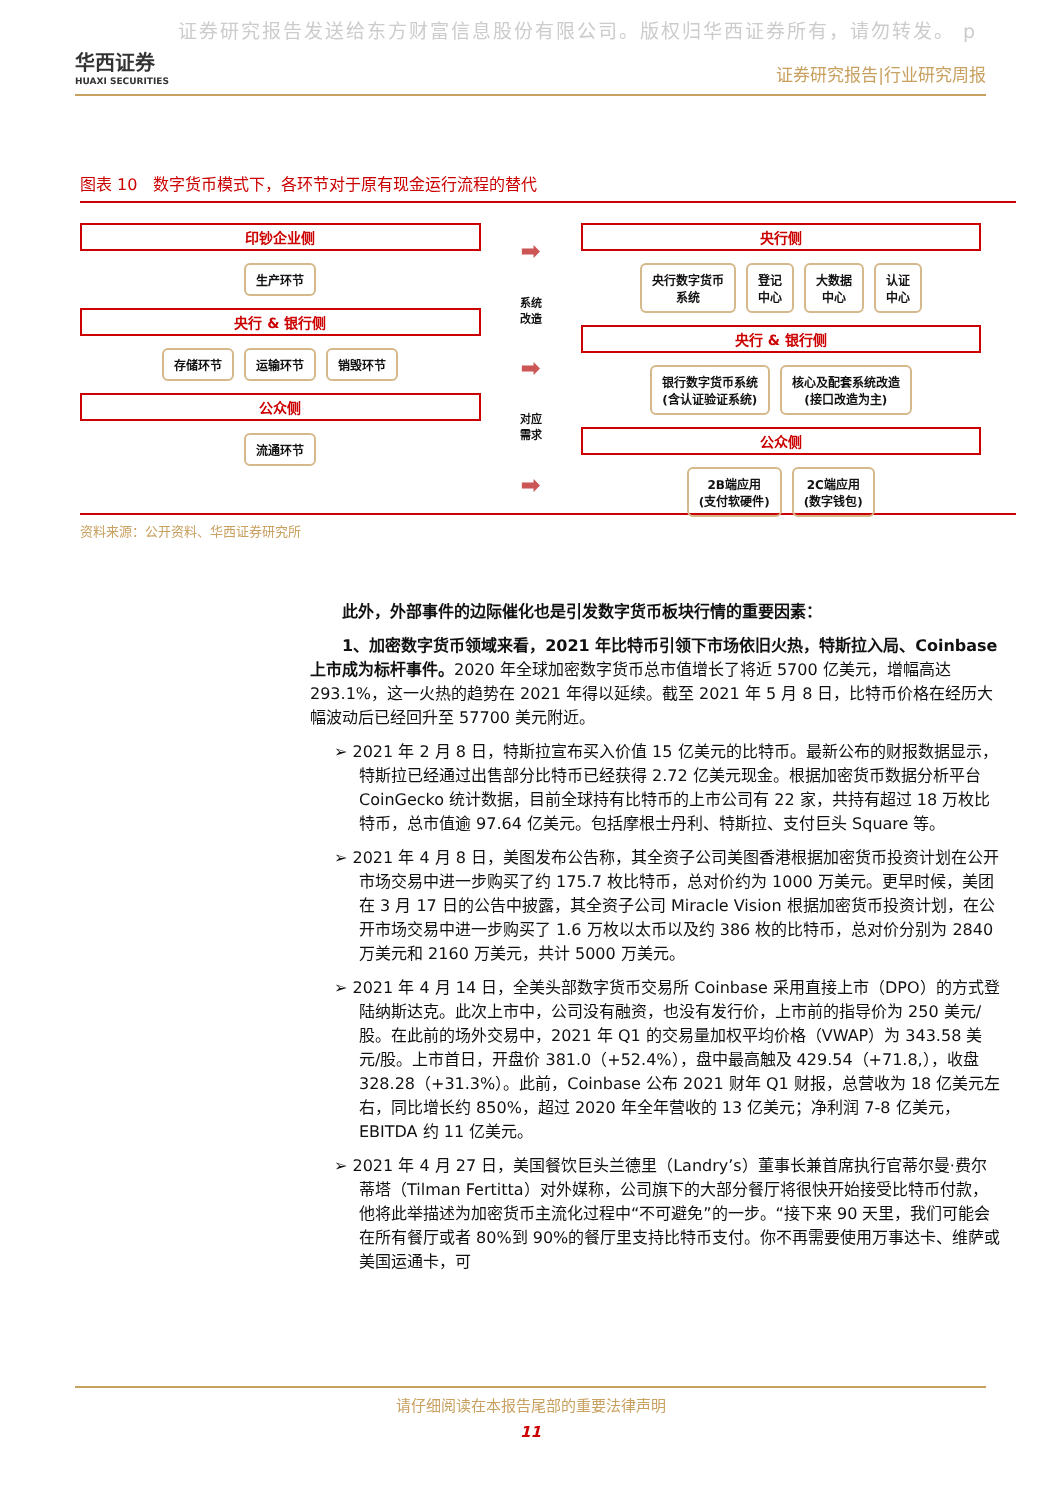证券研究报告发送给东方财富信息股份有限公司。版权归华西证券所有，请勿转发。 p
华西证券
HUAXI SECURITIES
证券研究报告|行业研究周报
图表 10　数字货币模式下，各环节对于原有现金运行流程的替代
印钞企业侧
生产环节
央行 & 银行侧
存储环节 运输环节 销毁环节
公众侧
流通环节
➡
系统
改造
➡
对应
需求
➡
央行侧
央行数字货币
系统
登记
中心
大数据
中心
认证
中心
央行 & 银行侧
银行数字货币系统
(含认证验证系统)
核心及配套系统改造
(接口改造为主)
公众侧
2B端应用
(支付软硬件)
2C端应用
(数字钱包)
资料来源：公开资料、华西证券研究所
此外，外部事件的边际催化也是引发数字货币板块行情的重要因素：
1、加密数字货币领域来看，2021 年比特币引领下市场依旧火热，特斯拉入局、Coinbase 上市成为标杆事件。2020 年全球加密数字货币总市值增长了将近 5700 亿美元，增幅高达 293.1%，这一火热的趋势在 2021 年得以延续。截至 2021 年 5 月 8 日，比特币价格在经历大幅波动后已经回升至 57700 美元附近。
➢ 2021 年 2 月 8 日，特斯拉宣布买入价值 15 亿美元的比特币。最新公布的财报数据显示，特斯拉已经通过出售部分比特币已经获得 2.72 亿美元现金。根据加密货币数据分析平台 CoinGecko 统计数据，目前全球持有比特币的上市公司有 22 家，共持有超过 18 万枚比特币，总市值逾 97.64 亿美元。包括摩根士丹利、特斯拉、支付巨头 Square 等。
➢ 2021 年 4 月 8 日，美图发布公告称，其全资子公司美图香港根据加密货币投资计划在公开市场交易中进一步购买了约 175.7 枚比特币，总对价约为 1000 万美元。更早时候，美团在 3 月 17 日的公告中披露，其全资子公司 Miracle Vision 根据加密货币投资计划，在公开市场交易中进一步购买了 1.6 万枚以太币以及约 386 枚的比特币，总对价分别为 2840 万美元和 2160 万美元，共计 5000 万美元。
➢ 2021 年 4 月 14 日，全美头部数字货币交易所 Coinbase 采用直接上市（DPO）的方式登陆纳斯达克。此次上市中，公司没有融资，也没有发行价，上市前的指导价为 250 美元/股。在此前的场外交易中，2021 年 Q1 的交易量加权平均价格（VWAP）为 343.58 美元/股。上市首日，开盘价 381.0（+52.4%），盘中最高触及 429.54（+71.8,），收盘 328.28（+31.3%）。此前，Coinbase 公布 2021 财年 Q1 财报，总营收为 18 亿美元左右，同比增长约 850%，超过 2020 年全年营收的 13 亿美元；净利润 7-8 亿美元，EBITDA 约 11 亿美元。
➢ 2021 年 4 月 27 日，美国餐饮巨头兰德里（Landry’s）董事长兼首席执行官蒂尔曼·费尔蒂塔（Tilman Fertitta）对外媒称，公司旗下的大部分餐厅将很快开始接受比特币付款，他将此举描述为加密货币主流化过程中“不可避免”的一步。“接下来 90 天里，我们可能会在所有餐厅或者 80%到 90%的餐厅里支持比特币支付。你不再需要使用万事达卡、维萨或美国运通卡，可
请仔细阅读在本报告尾部的重要法律声明
11